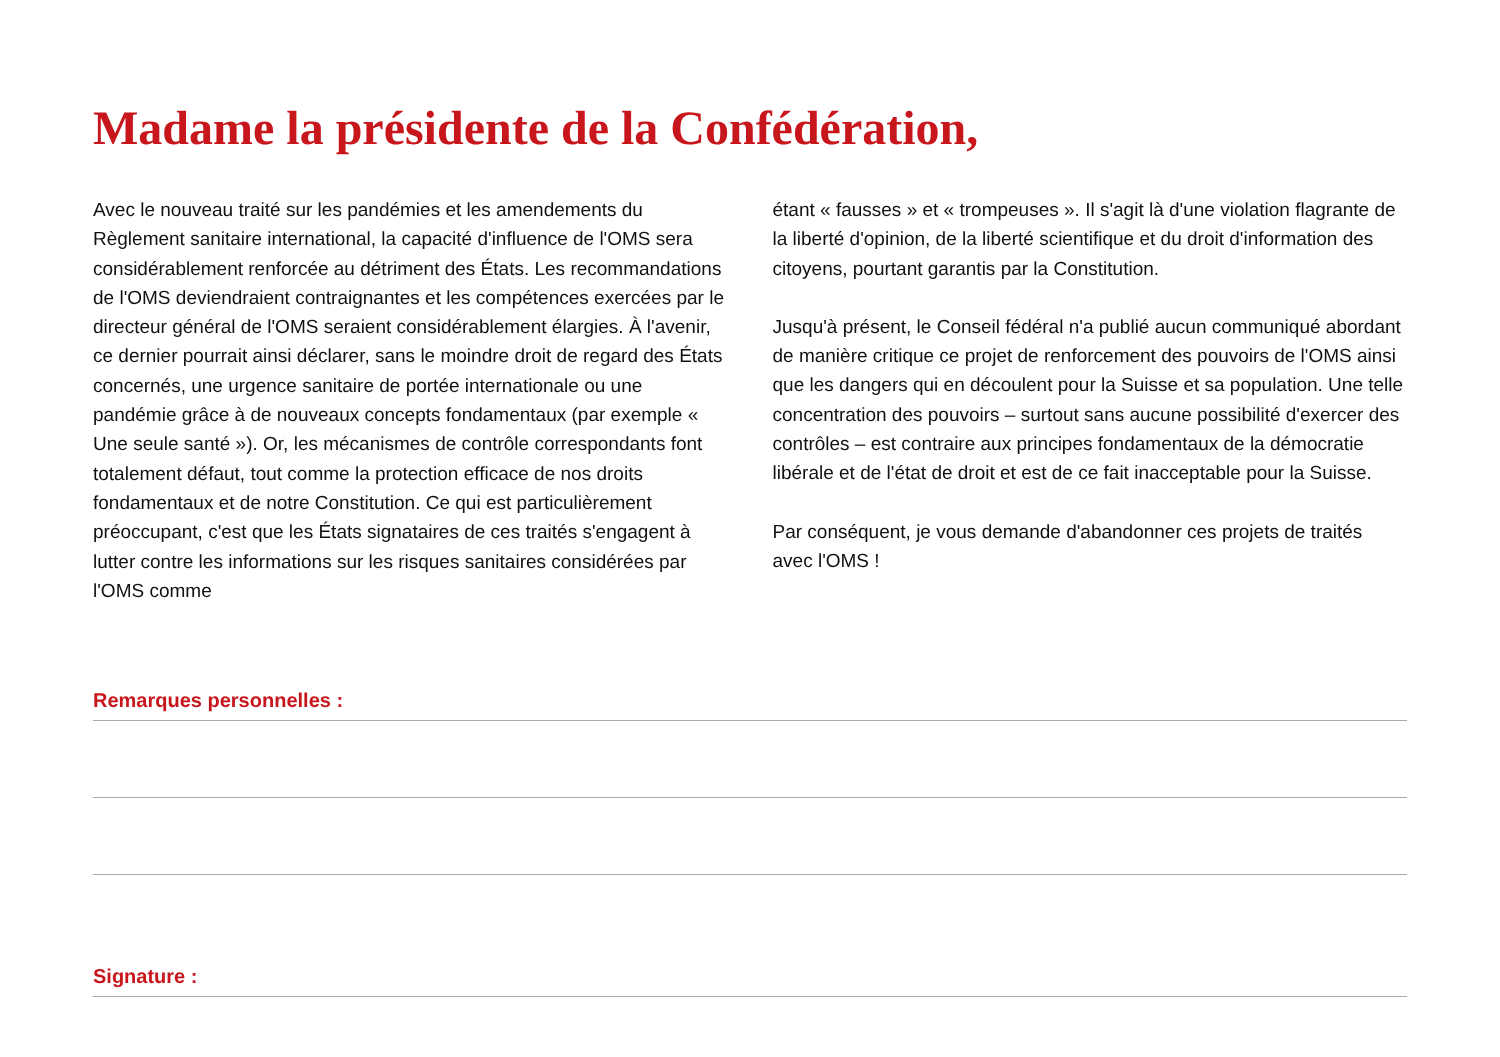Madame la présidente de la Confédération,
Avec le nouveau traité sur les pandémies et les amendements du Règlement sanitaire international, la capacité d'influence de l'OMS sera considérablement renforcée au détriment des États. Les recommandations de l'OMS deviendraient contraignantes et les compétences exercées par le directeur général de l'OMS seraient considérablement élargies. À l'avenir, ce dernier pourrait ainsi déclarer, sans le moindre droit de regard des États concernés, une urgence sanitaire de portée internationale ou une pandémie grâce à de nouveaux concepts fondamentaux (par exemple « Une seule santé »). Or, les mécanismes de contrôle correspondants font totalement défaut, tout comme la protection efficace de nos droits fondamentaux et de notre Constitution. Ce qui est particulièrement préoccupant, c'est que les États signataires de ces traités s'engagent à lutter contre les informations sur les risques sanitaires considérées par l'OMS comme
étant « fausses » et « trompeuses ». Il s'agit là d'une violation flagrante de la liberté d'opinion, de la liberté scientifique et du droit d'information des citoyens, pourtant garantis par la Constitution.
Jusqu'à présent, le Conseil fédéral n'a publié aucun communiqué abordant de manière critique ce projet de renforcement des pouvoirs de l'OMS ainsi que les dangers qui en découlent pour la Suisse et sa population. Une telle concentration des pouvoirs – surtout sans aucune possibilité d'exercer des contrôles – est contraire aux principes fondamentaux de la démocratie libérale et de l'état de droit et est de ce fait inacceptable pour la Suisse.
Par conséquent, je vous demande d'abandonner ces projets de traités avec l'OMS !
Remarques personnelles :
Signature :